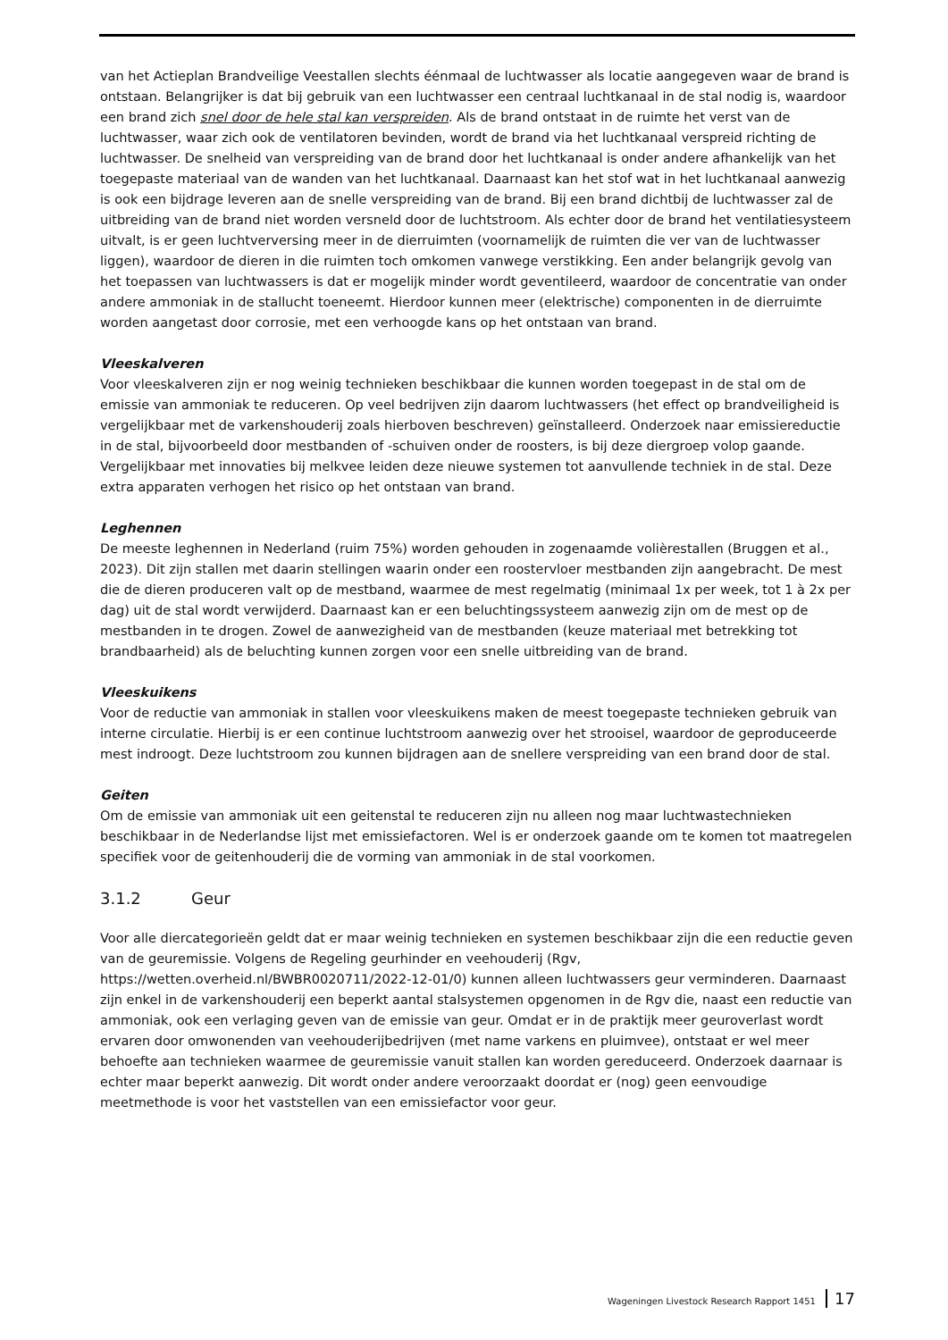van het Actieplan Brandveilige Veestallen slechts éénmaal de luchtwasser als locatie aangegeven waar de brand is ontstaan. Belangrijker is dat bij gebruik van een luchtwasser een centraal luchtkanaal in de stal nodig is, waardoor een brand zich snel door de hele stal kan verspreiden. Als de brand ontstaat in de ruimte het verst van de luchtwasser, waar zich ook de ventilatoren bevinden, wordt de brand via het luchtkanaal verspreid richting de luchtwasser. De snelheid van verspreiding van de brand door het luchtkanaal is onder andere afhankelijk van het toegepaste materiaal van de wanden van het luchtkanaal. Daarnaast kan het stof wat in het luchtkanaal aanwezig is ook een bijdrage leveren aan de snelle verspreiding van de brand. Bij een brand dichtbij de luchtwasser zal de uitbreiding van de brand niet worden versneld door de luchtstroom. Als echter door de brand het ventilatiesysteem uitvalt, is er geen luchtverversing meer in de dierruimten (voornamelijk de ruimten die ver van de luchtwasser liggen), waardoor de dieren in die ruimten toch omkomen vanwege verstikking. Een ander belangrijk gevolg van het toepassen van luchtwassers is dat er mogelijk minder wordt geventileerd, waardoor de concentratie van onder andere ammoniak in de stallucht toeneemt. Hierdoor kunnen meer (elektrische) componenten in de dierruimte worden aangetast door corrosie, met een verhoogde kans op het ontstaan van brand.
Vleeskalveren
Voor vleeskalveren zijn er nog weinig technieken beschikbaar die kunnen worden toegepast in de stal om de emissie van ammoniak te reduceren. Op veel bedrijven zijn daarom luchtwassers (het effect op brandveiligheid is vergelijkbaar met de varkenshouderij zoals hierboven beschreven) geïnstalleerd. Onderzoek naar emissiereductie in de stal, bijvoorbeeld door mestbanden of -schuiven onder de roosters, is bij deze diergroep volop gaande. Vergelijkbaar met innovaties bij melkvee leiden deze nieuwe systemen tot aanvullende techniek in de stal. Deze extra apparaten verhogen het risico op het ontstaan van brand.
Leghennen
De meeste leghennen in Nederland (ruim 75%) worden gehouden in zogenaamde volièrestallen (Bruggen et al., 2023). Dit zijn stallen met daarin stellingen waarin onder een roostervloer mestbanden zijn aangebracht. De mest die de dieren produceren valt op de mestband, waarmee de mest regelmatig (minimaal 1x per week, tot 1 à 2x per dag) uit de stal wordt verwijderd. Daarnaast kan er een beluchtingssysteem aanwezig zijn om de mest op de mestbanden in te drogen. Zowel de aanwezigheid van de mestbanden (keuze materiaal met betrekking tot brandbaarheid) als de beluchting kunnen zorgen voor een snelle uitbreiding van de brand.
Vleeskuikens
Voor de reductie van ammoniak in stallen voor vleeskuikens maken de meest toegepaste technieken gebruik van interne circulatie. Hierbij is er een continue luchtstroom aanwezig over het strooisel, waardoor de geproduceerde mest indroogt. Deze luchtstroom zou kunnen bijdragen aan de snellere verspreiding van een brand door de stal.
Geiten
Om de emissie van ammoniak uit een geitenstal te reduceren zijn nu alleen nog maar luchtwastechnieken beschikbaar in de Nederlandse lijst met emissiefactoren. Wel is er onderzoek gaande om te komen tot maatregelen specifiek voor de geitenhouderij die de vorming van ammoniak in de stal voorkomen.
3.1.2 Geur
Voor alle diercategorieën geldt dat er maar weinig technieken en systemen beschikbaar zijn die een reductie geven van de geuremissie. Volgens de Regeling geurhinder en veehouderij (Rgv, https://wetten.overheid.nl/BWBR0020711/2022-12-01/0) kunnen alleen luchtwassers geur verminderen. Daarnaast zijn enkel in de varkenshouderij een beperkt aantal stalsystemen opgenomen in de Rgv die, naast een reductie van ammoniak, ook een verlaging geven van de emissie van geur. Omdat er in de praktijk meer geuroverlast wordt ervaren door omwonenden van veehouderijbedrijven (met name varkens en pluimvee), ontstaat er wel meer behoefte aan technieken waarmee de geuremissie vanuit stallen kan worden gereduceerd. Onderzoek daarnaar is echter maar beperkt aanwezig. Dit wordt onder andere veroorzaakt doordat er (nog) geen eenvoudige meetmethode is voor het vaststellen van een emissiefactor voor geur.
Wageningen Livestock Research Rapport 1451 17